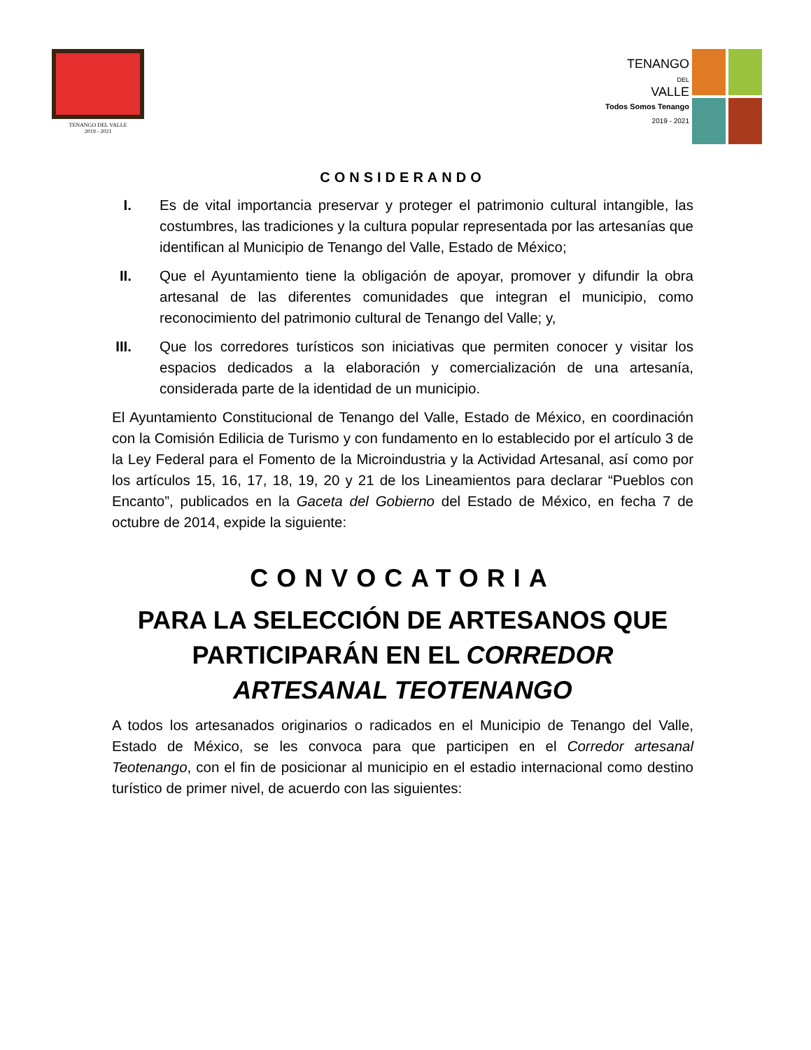TENANGO DEL VALLE
2019 - 2021
TENANGO
DEL
VALLE
Todos Somos Tenango
2019 - 2021
CONSIDERANDO
I. Es de vital importancia preservar y proteger el patrimonio cultural intangible, las costumbres, las tradiciones y la cultura popular representada por las artesanías que identifican al Municipio de Tenango del Valle, Estado de México;
II. Que el Ayuntamiento tiene la obligación de apoyar, promover y difundir la obra artesanal de las diferentes comunidades que integran el municipio, como reconocimiento del patrimonio cultural de Tenango del Valle; y,
III. Que los corredores turísticos son iniciativas que permiten conocer y visitar los espacios dedicados a la elaboración y comercialización de una artesanía, considerada parte de la identidad de un municipio.
El Ayuntamiento Constitucional de Tenango del Valle, Estado de México, en coordinación con la Comisión Edilicia de Turismo y con fundamento en lo establecido por el artículo 3 de la Ley Federal para el Fomento de la Microindustria y la Actividad Artesanal, así como por los artículos 15, 16, 17, 18, 19, 20 y 21 de los Lineamientos para declarar “Pueblos con Encanto”, publicados en la Gaceta del Gobierno del Estado de México, en fecha 7 de octubre de 2014, expide la siguiente:
CONVOCATORIA
PARA LA SELECCIÓN DE ARTESANOS QUE PARTICIPARÁN EN EL CORREDOR ARTESANAL TEOTENANGO
A todos los artesanados originarios o radicados en el Municipio de Tenango del Valle, Estado de México, se les convoca para que participen en el Corredor artesanal Teotenango, con el fin de posicionar al municipio en el estadio internacional como destino turístico de primer nivel, de acuerdo con las siguientes: